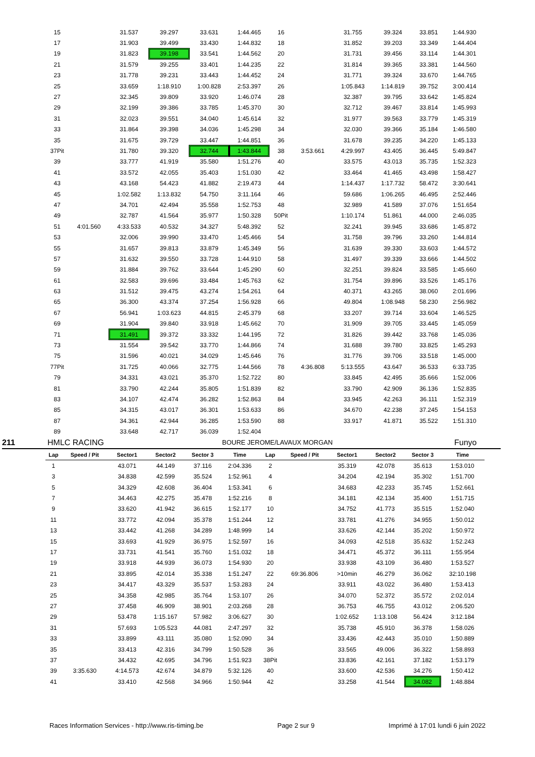| 15 | | 31.537 | 39.297 | 33.631 | 1:44.465 | 16 | | 31.755 | 39.324 | 33.851 | 1:44.930 |
| 17 | | 31.903 | 39.499 | 33.430 | 1:44.832 | 18 | | 31.852 | 39.203 | 33.349 | 1:44.404 |
| 19 | | 31.823 | 39.198 | 33.541 | 1:44.562 | 20 | | 31.731 | 39.456 | 33.114 | 1:44.301 |
| 21 | | 31.579 | 39.255 | 33.401 | 1:44.235 | 22 | | 31.814 | 39.365 | 33.381 | 1:44.560 |
| 23 | | 31.778 | 39.231 | 33.443 | 1:44.452 | 24 | | 31.771 | 39.324 | 33.670 | 1:44.765 |
| 25 | | 33.659 | 1:18.910 | 1:00.828 | 2:53.397 | 26 | | 1:05.843 | 1:14.819 | 39.752 | 3:00.414 |
| 27 | | 32.345 | 39.809 | 33.920 | 1:46.074 | 28 | | 32.387 | 39.795 | 33.642 | 1:45.824 |
| 29 | | 32.199 | 39.386 | 33.785 | 1:45.370 | 30 | | 32.712 | 39.467 | 33.814 | 1:45.993 |
| 31 | | 32.023 | 39.551 | 34.040 | 1:45.614 | 32 | | 31.977 | 39.563 | 33.779 | 1:45.319 |
| 33 | | 31.864 | 39.398 | 34.036 | 1:45.298 | 34 | | 32.030 | 39.366 | 35.184 | 1:46.580 |
| 35 | | 31.675 | 39.729 | 33.447 | 1:44.851 | 36 | | 31.678 | 39.235 | 34.220 | 1:45.133 |
| 37Pit | | 31.780 | 39.320 | 32.744 | 1:43.844 | 38 | 3:53.661 | 4:29.997 | 43.405 | 36.445 | 5:49.847 |
| 39 | | 33.777 | 41.919 | 35.580 | 1:51.276 | 40 | | 33.575 | 43.013 | 35.735 | 1:52.323 |
| 41 | | 33.572 | 42.055 | 35.403 | 1:51.030 | 42 | | 33.464 | 41.465 | 43.498 | 1:58.427 |
| 43 | | 43.168 | 54.423 | 41.882 | 2:19.473 | 44 | | 1:14.437 | 1:17.732 | 58.472 | 3:30.641 |
| 45 | | 1:02.582 | 1:13.832 | 54.750 | 3:11.164 | 46 | | 59.686 | 1:06.265 | 46.495 | 2:52.446 |
| 47 | | 34.701 | 42.494 | 35.558 | 1:52.753 | 48 | | 32.989 | 41.589 | 37.076 | 1:51.654 |
| 49 | | 32.787 | 41.564 | 35.977 | 1:50.328 | 50Pit | | 1:10.174 | 51.861 | 44.000 | 2:46.035 |
| 51 | 4:01.560 | 4:33.533 | 40.532 | 34.327 | 5:48.392 | 52 | | 32.241 | 39.945 | 33.686 | 1:45.872 |
| 53 | | 32.006 | 39.990 | 33.470 | 1:45.466 | 54 | | 31.758 | 39.796 | 33.260 | 1:44.814 |
| 55 | | 31.657 | 39.813 | 33.879 | 1:45.349 | 56 | | 31.639 | 39.330 | 33.603 | 1:44.572 |
| 57 | | 31.632 | 39.550 | 33.728 | 1:44.910 | 58 | | 31.497 | 39.339 | 33.666 | 1:44.502 |
| 59 | | 31.884 | 39.762 | 33.644 | 1:45.290 | 60 | | 32.251 | 39.824 | 33.585 | 1:45.660 |
| 61 | | 32.583 | 39.696 | 33.484 | 1:45.763 | 62 | | 31.754 | 39.896 | 33.526 | 1:45.176 |
| 63 | | 31.512 | 39.475 | 43.274 | 1:54.261 | 64 | | 40.371 | 43.265 | 38.060 | 2:01.696 |
| 65 | | 36.300 | 43.374 | 37.254 | 1:56.928 | 66 | | 49.804 | 1:08.948 | 58.230 | 2:56.982 |
| 67 | | 56.941 | 1:03.623 | 44.815 | 2:45.379 | 68 | | 33.207 | 39.714 | 33.604 | 1:46.525 |
| 69 | | 31.904 | 39.840 | 33.918 | 1:45.662 | 70 | | 31.909 | 39.705 | 33.445 | 1:45.059 |
| 71 | | 31.491 | 39.372 | 33.332 | 1:44.195 | 72 | | 31.826 | 39.442 | 33.768 | 1:45.036 |
| 73 | | 31.554 | 39.542 | 33.770 | 1:44.866 | 74 | | 31.688 | 39.780 | 33.825 | 1:45.293 |
| 75 | | 31.596 | 40.021 | 34.029 | 1:45.646 | 76 | | 31.776 | 39.706 | 33.518 | 1:45.000 |
| 77Pit | | 31.725 | 40.066 | 32.775 | 1:44.566 | 78 | 4:36.808 | 5:13.555 | 43.647 | 36.533 | 6:33.735 |
| 79 | | 34.331 | 43.021 | 35.370 | 1:52.722 | 80 | | 33.845 | 42.495 | 35.666 | 1:52.006 |
| 81 | | 33.790 | 42.244 | 35.805 | 1:51.839 | 82 | | 33.790 | 42.909 | 36.136 | 1:52.835 |
| 83 | | 34.107 | 42.474 | 36.282 | 1:52.863 | 84 | | 33.945 | 42.263 | 36.111 | 1:52.319 |
| 85 | | 34.315 | 43.017 | 36.301 | 1:53.633 | 86 | | 34.670 | 42.238 | 37.245 | 1:54.153 |
| 87 | | 34.361 | 42.944 | 36.285 | 1:53.590 | 88 | | 33.917 | 41.871 | 35.522 | 1:51.310 |
| 89 | | 33.648 | 42.717 | 36.039 | 1:52.404 | | | | | | |
211 HMLC RACING BOURE JEROME/LAVAUX MORGAN Funyo
| Lap | Speed / Pit | Sector1 | Sector2 | Sector 3 | Time | Lap | Speed / Pit | Sector1 | Sector2 | Sector 3 | Time |
| --- | --- | --- | --- | --- | --- | --- | --- | --- | --- | --- | --- |
| 1 | | 43.071 | 44.149 | 37.116 | 2:04.336 | 2 | | 35.319 | 42.078 | 35.613 | 1:53.010 |
| 3 | | 34.838 | 42.599 | 35.524 | 1:52.961 | 4 | | 34.204 | 42.194 | 35.302 | 1:51.700 |
| 5 | | 34.329 | 42.608 | 36.404 | 1:53.341 | 6 | | 34.683 | 42.233 | 35.745 | 1:52.661 |
| 7 | | 34.463 | 42.275 | 35.478 | 1:52.216 | 8 | | 34.181 | 42.134 | 35.400 | 1:51.715 |
| 9 | | 33.620 | 41.942 | 36.615 | 1:52.177 | 10 | | 34.752 | 41.773 | 35.515 | 1:52.040 |
| 11 | | 33.772 | 42.094 | 35.378 | 1:51.244 | 12 | | 33.781 | 41.276 | 34.955 | 1:50.012 |
| 13 | | 33.442 | 41.268 | 34.289 | 1:48.999 | 14 | | 33.626 | 42.144 | 35.202 | 1:50.972 |
| 15 | | 33.693 | 41.929 | 36.975 | 1:52.597 | 16 | | 34.093 | 42.518 | 35.632 | 1:52.243 |
| 17 | | 33.731 | 41.541 | 35.760 | 1:51.032 | 18 | | 34.471 | 45.372 | 36.111 | 1:55.954 |
| 19 | | 33.918 | 44.939 | 36.073 | 1:54.930 | 20 | | 33.938 | 43.109 | 36.480 | 1:53.527 |
| 21 | | 33.895 | 42.014 | 35.338 | 1:51.247 | 22 | 69:36.806 | >10min | 46.279 | 36.062 | 32:10.198 |
| 23 | | 34.417 | 43.329 | 35.537 | 1:53.283 | 24 | | 33.911 | 43.022 | 36.480 | 1:53.413 |
| 25 | | 34.358 | 42.985 | 35.764 | 1:53.107 | 26 | | 34.070 | 52.372 | 35.572 | 2:02.014 |
| 27 | | 37.458 | 46.909 | 38.901 | 2:03.268 | 28 | | 36.753 | 46.755 | 43.012 | 2:06.520 |
| 29 | | 53.478 | 1:15.167 | 57.982 | 3:06.627 | 30 | | 1:02.652 | 1:13.108 | 56.424 | 3:12.184 |
| 31 | | 57.693 | 1:05.523 | 44.081 | 2:47.297 | 32 | | 35.738 | 45.910 | 36.378 | 1:58.026 |
| 33 | | 33.899 | 43.111 | 35.080 | 1:52.090 | 34 | | 33.436 | 42.443 | 35.010 | 1:50.889 |
| 35 | | 33.413 | 42.316 | 34.799 | 1:50.528 | 36 | | 33.565 | 49.006 | 36.322 | 1:58.893 |
| 37 | | 34.432 | 42.695 | 34.796 | 1:51.923 | 38Pit | | 33.836 | 42.161 | 37.182 | 1:53.179 |
| 39 | 3:35.630 | 4:14.573 | 42.674 | 34.879 | 5:32.126 | 40 | | 33.600 | 42.536 | 34.276 | 1:50.412 |
| 41 | | 33.410 | 42.568 | 34.966 | 1:50.944 | 42 | | 33.258 | 41.544 | 34.082 | 1:48.884 |
Races Information Services - http://www.ris-timing.be Page 2 sur 9 Imprimé à 17:01 lundi 6 juin 2022